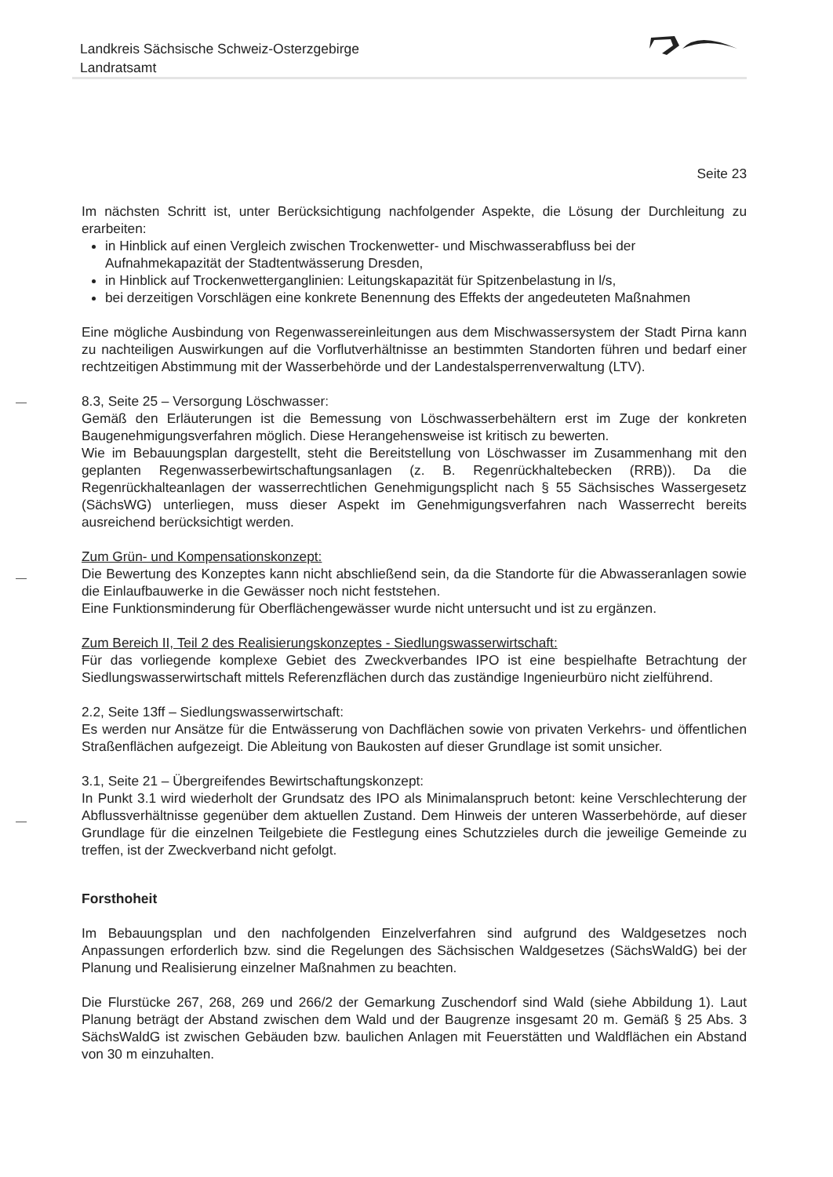Landkreis Sächsische Schweiz-Osterzgebirge
Landratsamt
Seite 23
Im nächsten Schritt ist, unter Berücksichtigung nachfolgender Aspekte, die Lösung der Durchleitung zu erarbeiten:
in Hinblick auf einen Vergleich zwischen Trockenwetter- und Mischwasserabfluss bei der Aufnahmekapazität der Stadtentwässerung Dresden,
in Hinblick auf Trockenwetterganglinien: Leitungskapazität für Spitzenbelastung in l/s,
bei derzeitigen Vorschlägen eine konkrete Benennung des Effekts der angedeuteten Maßnahmen
Eine mögliche Ausbindung von Regenwassereinleitungen aus dem Mischwassersystem der Stadt Pirna kann zu nachteiligen Auswirkungen auf die Vorflutverhältnisse an bestimmten Standorten führen und bedarf einer rechtzeitigen Abstimmung mit der Wasserbehörde und der Landestalsperrenverwaltung (LTV).
8.3, Seite 25 – Versorgung Löschwasser:
Gemäß den Erläuterungen ist die Bemessung von Löschwasserbehältern erst im Zuge der konkreten Baugenehmigungsverfahren möglich. Diese Herangehensweise ist kritisch zu bewerten.
Wie im Bebauungsplan dargestellt, steht die Bereitstellung von Löschwasser im Zusammenhang mit den geplanten Regenwasserbewirtschaftungsanlagen (z. B. Regenrückhaltebecken (RRB)). Da die Regenrückhalteanlagen der wasserrechtlichen Genehmigungsplicht nach § 55 Sächsisches Wassergesetz (SächsWG) unterliegen, muss dieser Aspekt im Genehmigungsverfahren nach Wasserrecht bereits ausreichend berücksichtigt werden.
Zum Grün- und Kompensationskonzept:
Die Bewertung des Konzeptes kann nicht abschließend sein, da die Standorte für die Abwasseranlagen sowie die Einlaufbauwerke in die Gewässer noch nicht feststehen.
Eine Funktionsminderung für Oberflächengewässer wurde nicht untersucht und ist zu ergänzen.
Zum Bereich II, Teil 2 des Realisierungskonzeptes - Siedlungswasserwirtschaft:
Für das vorliegende komplexe Gebiet des Zweckverbandes IPO ist eine bespielhafte Betrachtung der Siedlungswasserwirtschaft mittels Referenzflächen durch das zuständige Ingenieurbüro nicht zielführend.
2.2, Seite 13ff – Siedlungswasserwirtschaft:
Es werden nur Ansätze für die Entwässerung von Dachflächen sowie von privaten Verkehrs- und öffentlichen Straßenflächen aufgezeigt. Die Ableitung von Baukosten auf dieser Grundlage ist somit unsicher.
3.1, Seite 21 – Übergreifendes Bewirtschaftungskonzept:
In Punkt 3.1 wird wiederholt der Grundsatz des IPO als Minimalanspruch betont: keine Verschlechterung der Abflussverhältnisse gegenüber dem aktuellen Zustand. Dem Hinweis der unteren Wasserbehörde, auf dieser Grundlage für die einzelnen Teilgebiete die Festlegung eines Schutzzieles durch die jeweilige Gemeinde zu treffen, ist der Zweckverband nicht gefolgt.
Forsthoheit
Im Bebauungsplan und den nachfolgenden Einzelverfahren sind aufgrund des Waldgesetzes noch Anpassungen erforderlich bzw. sind die Regelungen des Sächsischen Waldgesetzes (SächsWaldG) bei der Planung und Realisierung einzelner Maßnahmen zu beachten.
Die Flurstücke 267, 268, 269 und 266/2 der Gemarkung Zuschendorf sind Wald (siehe Abbildung 1). Laut Planung beträgt der Abstand zwischen dem Wald und der Baugrenze insgesamt 20 m. Gemäß § 25 Abs. 3 SächsWaldG ist zwischen Gebäuden bzw. baulichen Anlagen mit Feuerstätten und Waldflächen ein Abstand von 30 m einzuhalten.